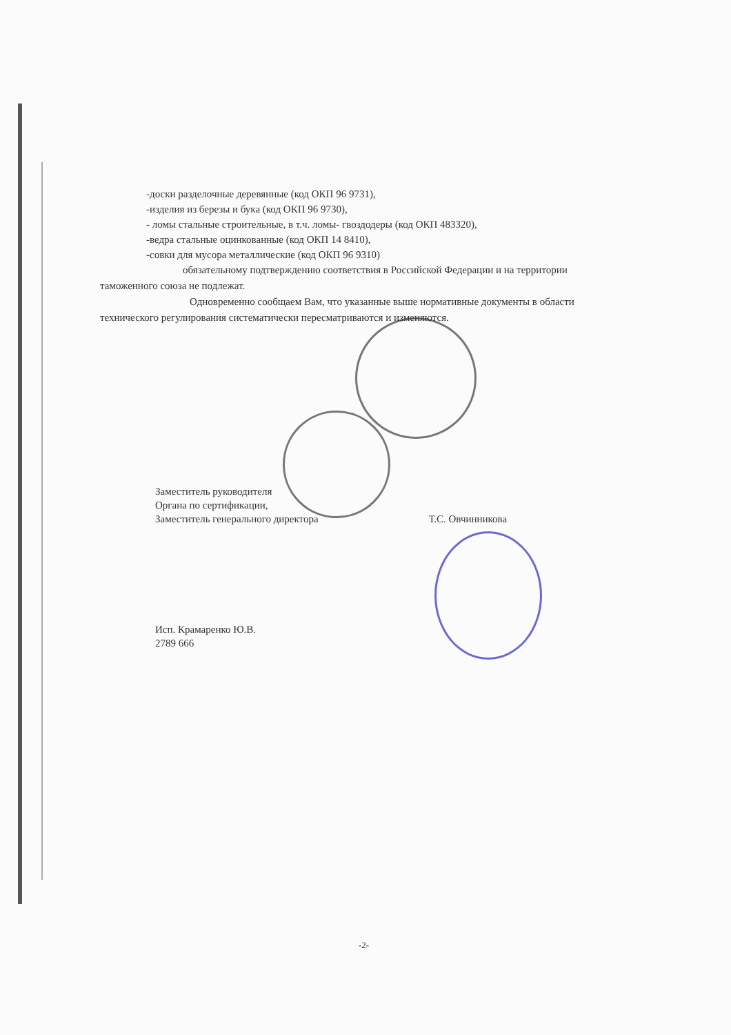-доски разделочные деревянные (код ОКП 96 9731),
-изделия из березы и бука (код ОКП 96 9730),
- ломы стальные строительные, в т.ч. ломы- гвоздодеры (код ОКП 483320),
-ведра стальные оцинкованные (код ОКП 14 8410),
-совки для мусора металлические (код ОКП 96 9310)
обязательному подтверждению соответствия в Российской Федерации и на территории таможенного союза не подлежат.
Одновременно сообщаем Вам, что указанные выше нормативные документы в области технического регулирования систематически пересматриваются и изменяются.
Заместитель руководителя
Органа по сертификации,
Заместитель генерального директора
Т.С. Овчинникова
Исп. Крамаренко Ю.В.
2789 666
-2-